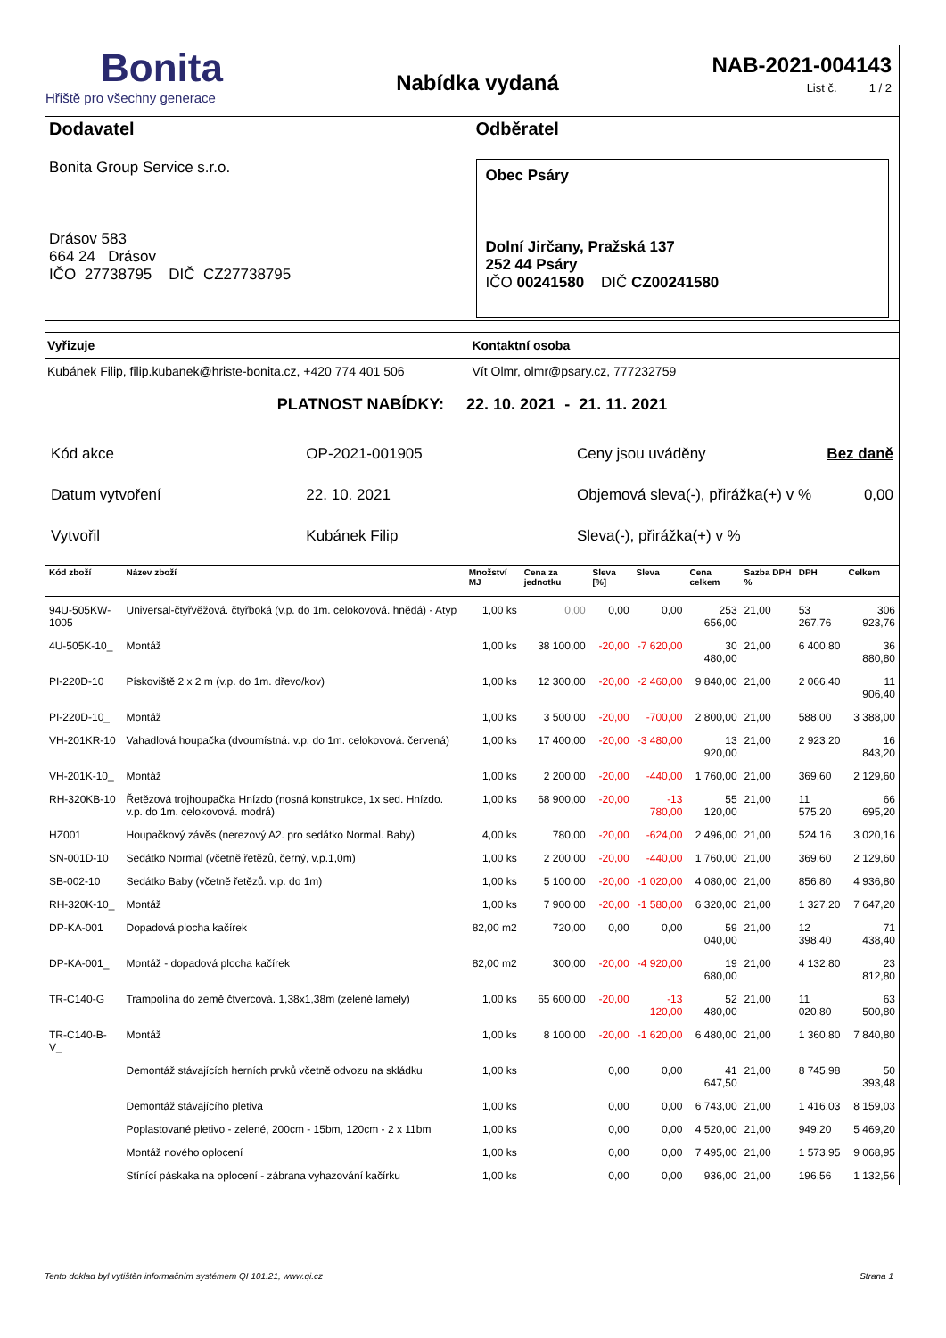Bonita
Hřiště pro všechny generace
Nabídka vydaná
NAB-2021-004143
List č. 1 / 2
Dodavatel
Bonita Group Service s.r.o.
Drásov 583
664 24 Drásov
IČO 27738795 DIČ CZ27738795
Odběratel
Obec Psáry
Dolní Jirčany, Pražská 137
252 44 Psáry
IČO 00241580 DIČ CZ00241580
Vyřizuje Kontaktní osoba
Kubánek Filip, filip.kubanek@hriste-bonita.cz, +420 774 401 506
Vít Olmr, olmr@psary.cz, 777232759
PLATNOST NABÍDKY: 22. 10. 2021 - 21. 11. 2021
| Kód akce | OP-2021-001905 |
| Datum vytvoření | 22. 10. 2021 |
| Vytvořil | Kubánek Filip |
| Ceny jsou uváděny | Bez daně |
| Objemová sleva(-), přirážka(+) v % | 0,00 |
| Sleva(-), přirážka(+) v % | |
| Kód zboží | Název zboží | Množství MJ | Cena za jednotku | Sleva [%] | Sleva | Cena celkem | Sazba DPH % | DPH | Celkem |
| --- | --- | --- | --- | --- | --- | --- | --- | --- | --- |
| 94U-505KW-1005 | Universal-čtyřvěžová. čtyřboká (v.p. do 1m. celokovová. hnědá) - Atyp | 1,00 ks | 0,00 | 0,00 | 0,00 | 253 656,00 | 21,00 | 53 267,76 | 306 923,76 |
| 4U-505K-10_ | Montáž | 1,00 ks | 38 100,00 | -20,00 | -7 620,00 | 30 480,00 | 21,00 | 6 400,80 | 36 880,80 |
| PI-220D-10 | Pískoviště 2 x 2 m (v.p. do 1m. dřevo/kov) | 1,00 ks | 12 300,00 | -20,00 | -2 460,00 | 9 840,00 | 21,00 | 2 066,40 | 11 906,40 |
| PI-220D-10_ | Montáž | 1,00 ks | 3 500,00 | -20,00 | -700,00 | 2 800,00 | 21,00 | 588,00 | 3 388,00 |
| VH-201KR-10 | Vahadlová houpačka (dvoumístná. v.p. do 1m. celokovová. červená) | 1,00 ks | 17 400,00 | -20,00 | -3 480,00 | 13 920,00 | 21,00 | 2 923,20 | 16 843,20 |
| VH-201K-10_ | Montáž | 1,00 ks | 2 200,00 | -20,00 | -440,00 | 1 760,00 | 21,00 | 369,60 | 2 129,60 |
| RH-320KB-10 | Řetězová trojhoupačka Hnízdo (nosná konstrukce, 1x sed. Hnízdo. v.p. do 1m. celokovová. modrá) | 1,00 ks | 68 900,00 | -20,00 | -13 780,00 | 55 120,00 | 21,00 | 11 575,20 | 66 695,20 |
| HZ001 | Houpačkový závěs (nerezový A2. pro sedátko Normal. Baby) | 4,00 ks | 780,00 | -20,00 | -624,00 | 2 496,00 | 21,00 | 524,16 | 3 020,16 |
| SN-001D-10 | Sedátko Normal (včetně řetězů, černý, v.p.1,0m) | 1,00 ks | 2 200,00 | -20,00 | -440,00 | 1 760,00 | 21,00 | 369,60 | 2 129,60 |
| SB-002-10 | Sedátko Baby (včetně řetězů. v.p. do 1m) | 1,00 ks | 5 100,00 | -20,00 | -1 020,00 | 4 080,00 | 21,00 | 856,80 | 4 936,80 |
| RH-320K-10_ | Montáž | 1,00 ks | 7 900,00 | -20,00 | -1 580,00 | 6 320,00 | 21,00 | 1 327,20 | 7 647,20 |
| DP-KA-001 | Dopadová plocha kačírek | 82,00 m2 | 720,00 | 0,00 | 0,00 | 59 040,00 | 21,00 | 12 398,40 | 71 438,40 |
| DP-KA-001_ | Montáž - dopadová plocha kačírek | 82,00 m2 | 300,00 | -20,00 | -4 920,00 | 19 680,00 | 21,00 | 4 132,80 | 23 812,80 |
| TR-C140-G | Trampolína do země čtvercová. 1,38x1,38m (zelené lamely) | 1,00 ks | 65 600,00 | -20,00 | -13 120,00 | 52 480,00 | 21,00 | 11 020,80 | 63 500,80 |
| TR-C140-B-V_ | Montáž | 1,00 ks | 8 100,00 | -20,00 | -1 620,00 | 6 480,00 | 21,00 | 1 360,80 | 7 840,80 |
| | Demontáž stávajících herních prvků včetně odvozu na skládku | 1,00 ks | | 0,00 | 0,00 | 41 647,50 | 21,00 | 8 745,98 | 50 393,48 |
| | Demontáž stávajícího pletiva | 1,00 ks | | 0,00 | 0,00 | 6 743,00 | 21,00 | 1 416,03 | 8 159,03 |
| | Poplastované pletivo - zelené, 200cm - 15bm, 120cm - 2 x 11bm | 1,00 ks | | 0,00 | 0,00 | 4 520,00 | 21,00 | 949,20 | 5 469,20 |
| | Montáž nového oplocení | 1,00 ks | | 0,00 | 0,00 | 7 495,00 | 21,00 | 1 573,95 | 9 068,95 |
| | Stínící páskaka na oplocení - zábrana vyhazování kačírku | 1,00 ks | | 0,00 | 0,00 | 936,00 | 21,00 | 196,56 | 1 132,56 |
Tento doklad byl vytištěn informačním systémem QI 101.21, www.qi.cz Strana 1